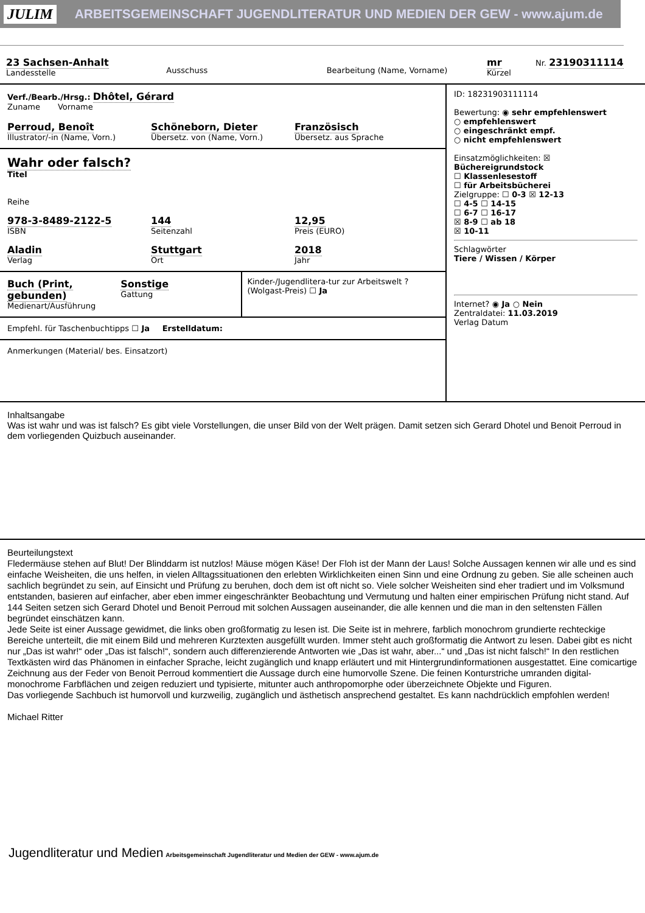JULIM ARBEITSGEMEINSCHAFT JUGENDLITERATUR UND MEDIEN DER GEW - www.ajum.de
23 Sachsen-Anhalt
Landesstelle
Ausschuss
Bearbeitung (Name, Vorname)
mr
Kürzel
Nr. 23190311114
Verf./Bearb./Hrsg.: Dhôtel, Gérard
Zuname Vorname
Perroud, Benoît
Illustrator/-in (Name, Vorn.)
Schöneborn, Dieter
Übersetz. von (Name, Vorn.)
Französisch
Übersetz. aus Sprache
Wahr oder falsch?
Titel
Reihe
978-3-8489-2122-5
ISBN
144
Seitenzahl
12,95
Preis (EURO)
Aladin
Verlag
Stuttgart
Ort
2018
Jahr
Buch (Print, gebunden)
Medienart/Ausführung
Sonstige
Gattung
Kinder-/Jugendlitera-tur zur Arbeitswelt ? (Wolgast-Preis) ☐ Ja
Empfehl. für Taschenbuchtipps ☐ Ja Erstelldatum:
Anmerkungen (Material/ bes. Einsatzort)
ID: 18231903111114
Bewertung: ◉ sehr empfehlenswert
○ empfehlenswert
○ eingeschränkt empf.
○ nicht empfehlenswert
Einsatzmöglichkeiten: ☒ Büchereigrundstock
☐ Klassenlesestoff
☐ für Arbeitsbücherei
Zielgruppe: ☐ 0-3 ☒ 12-13
☐ 4-5 ☐ 14-15
☐ 6-7 ☐ 16-17
☒ 8-9 ☐ ab 18
☒ 10-11
Schlagwörter
Tiere / Wissen / Körper
Internet? ◉ Ja ○ Nein
Zentraldatei: 11.03.2019
Verlag Datum
Inhaltsangabe
Was ist wahr und was ist falsch? Es gibt viele Vorstellungen, die unser Bild von der Welt prägen. Damit setzen sich Gerard Dhotel und Benoit Perroud in dem vorliegenden Quizbuch auseinander.
Beurteilungstext
Fledermäuse stehen auf Blut! Der Blinddarm ist nutzlos! Mäuse mögen Käse! Der Floh ist der Mann der Laus! Solche Aussagen kennen wir alle und es sind einfache Weisheiten, die uns helfen, in vielen Alltagssituationen den erlebten Wirklichkeiten einen Sinn und eine Ordnung zu geben. Sie alle scheinen auch sachlich begründet zu sein, auf Einsicht und Prüfung zu beruhen, doch dem ist oft nicht so. Viele solcher Weisheiten sind eher tradiert und im Volksmund entstanden, basieren auf einfacher, aber eben immer eingeschränkter Beobachtung und Vermutung und halten einer empirischen Prüfung nicht stand. Auf 144 Seiten setzen sich Gerard Dhotel und Benoit Perroud mit solchen Aussagen auseinander, die alle kennen und die man in den seltensten Fällen begründet einschätzen kann.
Jede Seite ist einer Aussage gewidmet, die links oben großformatig zu lesen ist. Die Seite ist in mehrere, farblich monochrom grundierte rechteckige Bereiche unterteilt, die mit einem Bild und mehreren Kurztexten ausgefüllt wurden. Immer steht auch großformatig die Antwort zu lesen. Dabei gibt es nicht nur „Das ist wahr!“ oder „Das ist falsch!“, sondern auch differenzierende Antworten wie „Das ist wahr, aber...“ und „Das ist nicht falsch!“ In den restlichen Textkästen wird das Phänomen in einfacher Sprache, leicht zugänglich und knapp erläutert und mit Hintergrundinformationen ausgestattet. Eine comicartige Zeichnung aus der Feder von Benoit Perroud kommentiert die Aussage durch eine humorvolle Szene. Die feinen Konturstriche umranden digital-monochrome Farbflächen und zeigen reduziert und typisierte, mitunter auch anthropomorphe oder überzeichnete Objekte und Figuren.
Das vorliegende Sachbuch ist humorvoll und kurzweilig, zugänglich und ästhetisch ansprechend gestaltet. Es kann nachdrücklich empfohlen werden!
Michael Ritter
Jugendliteratur und Medien Arbeitsgemeinschaft Jugendliteratur und Medien der GEW - www.ajum.de